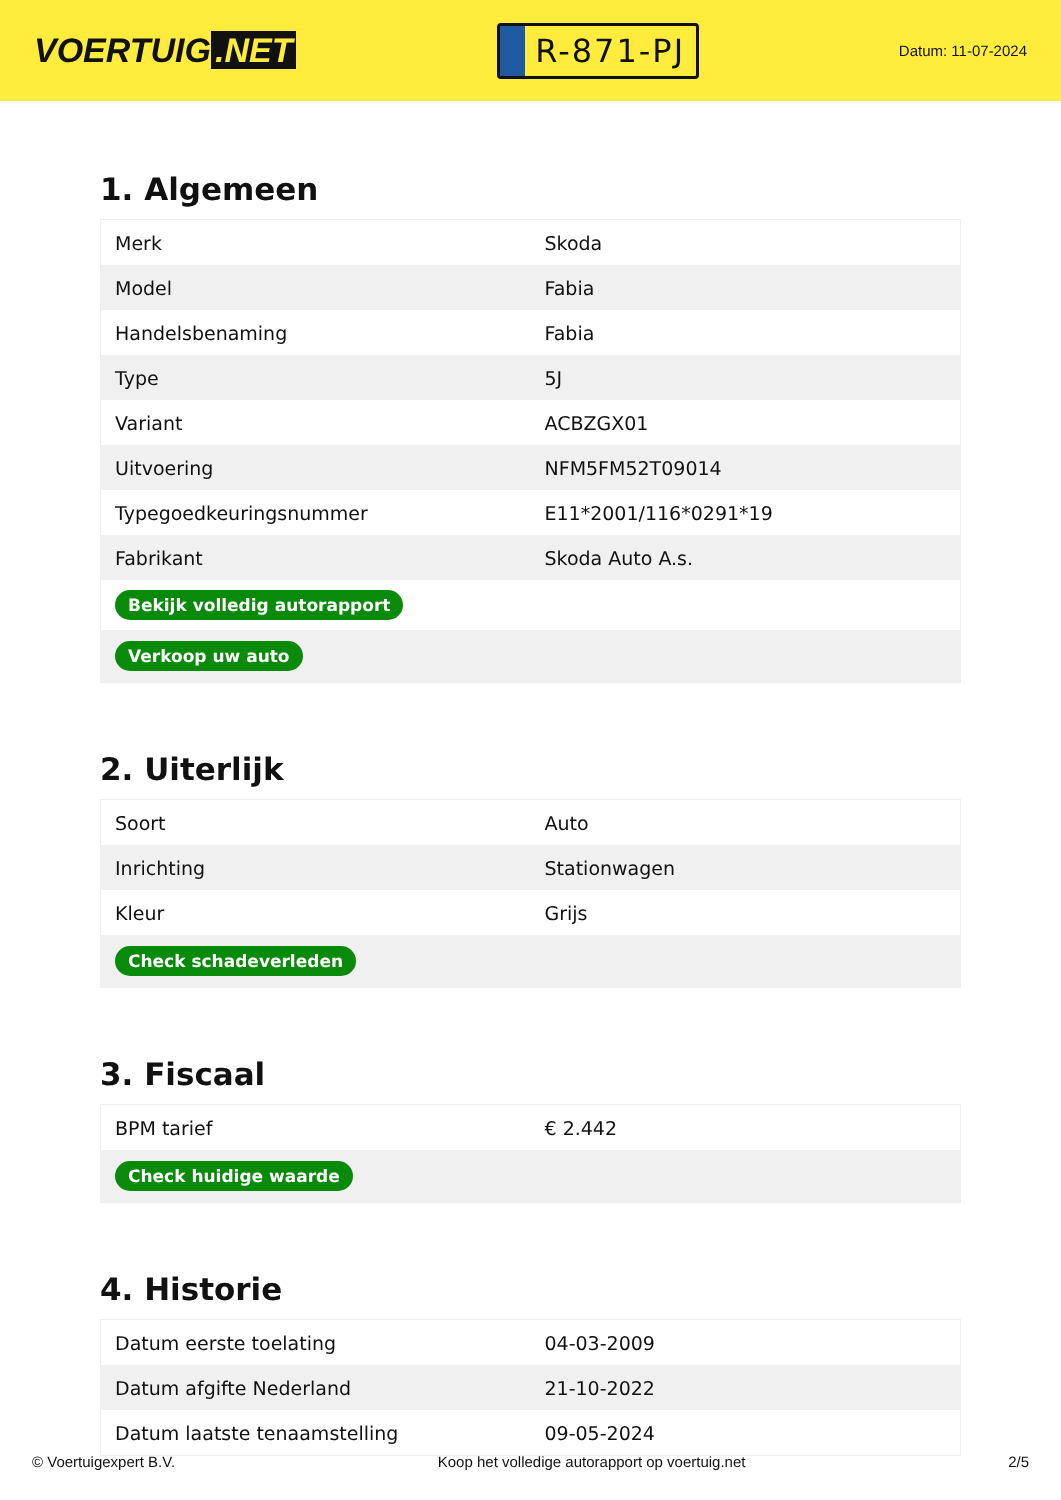VOERTUIG.NET
R-871-PJ
Datum: 11-07-2024
1. Algemeen
| Merk | Skoda |
| Model | Fabia |
| Handelsbenaming | Fabia |
| Type | 5J |
| Variant | ACBZGX01 |
| Uitvoering | NFM5FM52T09014 |
| Typegoedkeuringsnummer | E11*2001/116*0291*19 |
| Fabrikant | Skoda Auto A.s. |
| Bekijk volledig autorapport | |
| Verkoop uw auto | |
2. Uiterlijk
| Soort | Auto |
| Inrichting | Stationwagen |
| Kleur | Grijs |
| Check schadeverleden | |
3. Fiscaal
| BPM tarief | € 2.442 |
| Check huidige waarde | |
4. Historie
| Datum eerste toelating | 04-03-2009 |
| Datum afgifte Nederland | 21-10-2022 |
| Datum laatste tenaamstelling | 09-05-2024 |
© Voertuigexpert B.V. Koop het volledige autorapport op voertuig.net 2/5